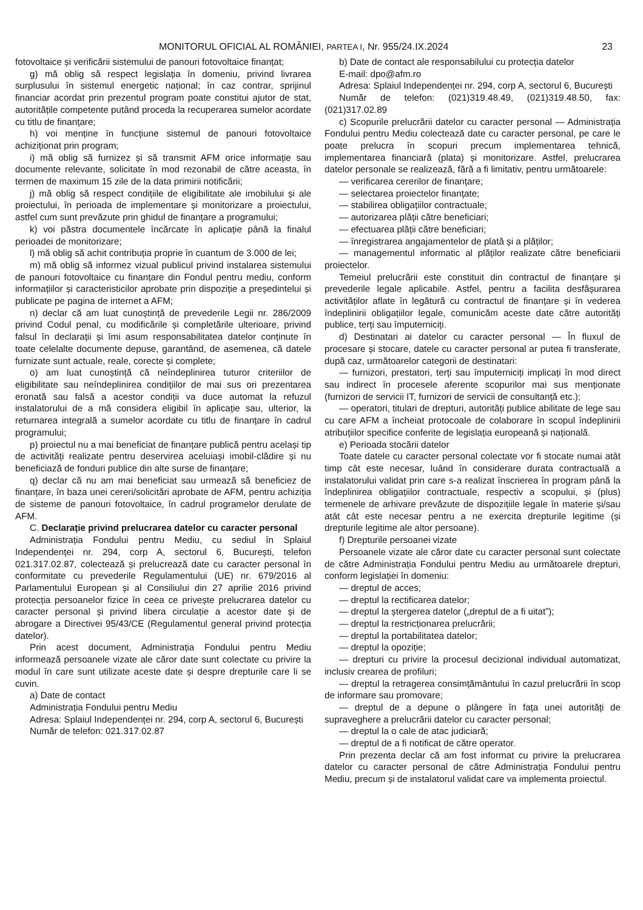MONITORUL OFICIAL AL ROMÂNIEI, PARTEA I, Nr. 955/24.IX.2024 23
fotovoltaice și verificării sistemului de panouri fotovoltaice finanțat;
g) mă oblig să respect legislația în domeniu, privind livrarea surplusului în sistemul energetic național; în caz contrar, sprijinul financiar acordat prin prezentul program poate constitui ajutor de stat, autoritățile competente putând proceda la recuperarea sumelor acordate cu titlu de finanțare;
h) voi menține în funcțiune sistemul de panouri fotovoltaice achiziționat prin program;
i) mă oblig să furnizez și să transmit AFM orice informație sau documente relevante, solicitate în mod rezonabil de către aceasta, în termen de maximum 15 zile de la data primirii notificării;
j) mă oblig să respect condițiile de eligibilitate ale imobilului și ale proiectului, în perioada de implementare și monitorizare a proiectului, astfel cum sunt prevăzute prin ghidul de finanțare a programului;
k) voi păstra documentele încărcate în aplicație până la finalul perioadei de monitorizare;
l) mă oblig să achit contribuția proprie în cuantum de 3.000 de lei;
m) mă oblig să informez vizual publicul privind instalarea sistemului de panouri fotovoltaice cu finanțare din Fondul pentru mediu, conform informațiilor și caracteristicilor aprobate prin dispoziție a președintelui și publicate pe pagina de internet a AFM;
n) declar că am luat cunoștință de prevederile Legii nr. 286/2009 privind Codul penal, cu modificările și completările ulterioare, privind falsul în declarații și îmi asum responsabilitatea datelor conținute în toate celelalte documente depuse, garantând, de asemenea, că datele furnizate sunt actuale, reale, corecte și complete;
o) am luat cunoștință că neîndeplinirea tuturor criteriilor de eligibilitate sau neîndeplinirea condițiilor de mai sus ori prezentarea eronată sau falsă a acestor condiții va duce automat la refuzul instalatorului de a mă considera eligibil în aplicație sau, ulterior, la returnarea integrală a sumelor acordate cu titlu de finanțare în cadrul programului;
p) proiectul nu a mai beneficiat de finanțare publică pentru același tip de activități realizate pentru deservirea aceluiași imobil-clădire și nu beneficiază de fonduri publice din alte surse de finanțare;
q) declar că nu am mai beneficiat sau urmează să beneficiez de finanțare, în baza unei cereri/solicitări aprobate de AFM, pentru achiziția de sisteme de panouri fotovoltaice, în cadrul programelor derulate de AFM.
C. Declarație privind prelucrarea datelor cu caracter personal
Administrația Fondului pentru Mediu, cu sediul în Splaiul Independenței nr. 294, corp A, sectorul 6, București, telefon 021.317.02.87, colectează și prelucrează date cu caracter personal în conformitate cu prevederile Regulamentului (UE) nr. 679/2016 al Parlamentului European și al Consiliului din 27 aprilie 2016 privind protecția persoanelor fizice în ceea ce privește prelucrarea datelor cu caracter personal și privind libera circulație a acestor date și de abrogare a Directivei 95/43/CE (Regulamentul general privind protecția datelor).
Prin acest document, Administrația Fondului pentru Mediu informează persoanele vizate ale căror date sunt colectate cu privire la modul în care sunt utilizate aceste date și despre drepturile care li se cuvin.
a) Date de contact
Administrația Fondului pentru Mediu
Adresa: Splaiul Independenței nr. 294, corp A, sectorul 6, București
Număr de telefon: 021.317.02.87
b) Date de contact ale responsabilului cu protecția datelor
E-mail: dpo@afm.ro
Adresa: Splaiul Independenței nr. 294, corp A, sectorul 6, București
Număr de telefon: (021)319.48.49, (021)319.48.50, fax: (021)317.02.89
c) Scopurile prelucrării datelor cu caracter personal — Administrația Fondului pentru Mediu colectează date cu caracter personal, pe care le poate prelucra în scopuri precum implementarea tehnică, implementarea financiară (plata) și monitorizare. Astfel, prelucrarea datelor personale se realizează, fără a fi limitativ, pentru următoarele:
— verificarea cererilor de finanțare;
— selectarea proiectelor finanțate;
— stabilirea obligațiilor contractuale;
— autorizarea plății către beneficiari;
— efectuarea plății către beneficiari;
— înregistrarea angajamentelor de plată și a plăților;
— managementul informatic al plăților realizate către beneficiarii proiectelor.
Temeiul prelucrării este constituit din contractul de finanțare și prevederile legale aplicabile. Astfel, pentru a facilita desfășurarea activităților aflate în legătură cu contractul de finanțare și în vederea îndeplinirii obligațiilor legale, comunicăm aceste date către autorități publice, terți sau împuterniciți.
d) Destinatari ai datelor cu caracter personal — În fluxul de procesare și stocare, datele cu caracter personal ar putea fi transferate, după caz, următoarelor categorii de destinatari:
— furnizori, prestatori, terți sau împuterniciți implicați în mod direct sau indirect în procesele aferente scopurilor mai sus menționate (furnizori de servicii IT, furnizori de servicii de consultanță etc.);
— operatori, titulari de drepturi, autorități publice abilitate de lege sau cu care AFM a încheiat protocoale de colaborare în scopul îndeplinirii atribuțiilor specifice conferite de legislația europeană și națională.
e) Perioada stocării datelor
Toate datele cu caracter personal colectate vor fi stocate numai atât timp cât este necesar, luând în considerare durata contractuală a instalatorului validat prin care s-a realizat înscrierea în program până la îndeplinirea obligațiilor contractuale, respectiv a scopului, și (plus) termenele de arhivare prevăzute de dispozițiile legale în materie și/sau atât cât este necesar pentru a ne exercita drepturile legitime (și drepturile legitime ale altor persoane).
f) Drepturile persoanei vizate
Persoanele vizate ale căror date cu caracter personal sunt colectate de către Administrația Fondului pentru Mediu au următoarele drepturi, conform legislației în domeniu:
— dreptul de acces;
— dreptul la rectificarea datelor;
— dreptul la ștergerea datelor („dreptul de a fi uitat”);
— dreptul la restricționarea prelucrării;
— dreptul la portabilitatea datelor;
— dreptul la opoziție;
— drepturi cu privire la procesul decizional individual automatizat, inclusiv crearea de profiluri;
— dreptul la retragerea consimțământului în cazul prelucrării în scop de informare sau promovare;
— dreptul de a depune o plângere în fața unei autorități de supraveghere a prelucrării datelor cu caracter personal;
— dreptul la o cale de atac judiciară;
— dreptul de a fi notificat de către operator.
Prin prezenta declar că am fost informat cu privire la prelucrarea datelor cu caracter personal de către Administrația Fondului pentru Mediu, precum și de instalatorul validat care va implementa proiectul.